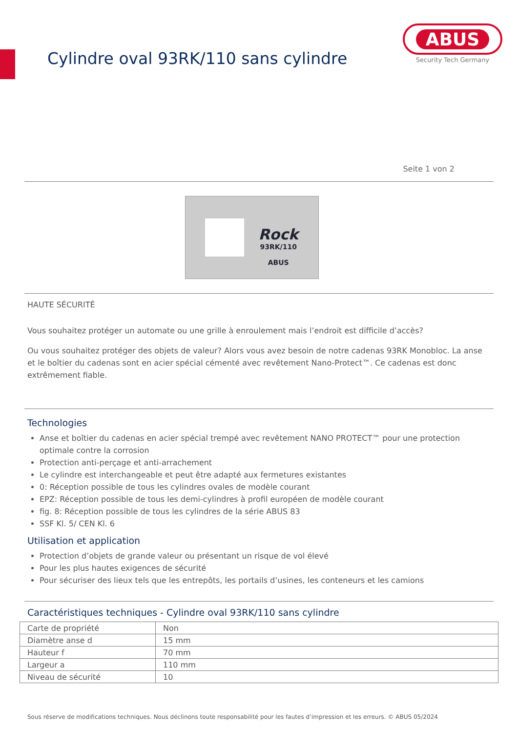Cylindre oval 93RK/110 sans cylindre
ABUS
Security Tech Germany
Seite 1 von 2
Rock
93RK/110
ABUS
HAUTE SÉCURITÉ
Vous souhaitez protéger un automate ou une grille à enroulement mais l’endroit est difficile d’accès?
Ou vous souhaitez protéger des objets de valeur? Alors vous avez besoin de notre cadenas 93RK Monobloc. La anse et le boîtier du cadenas sont en acier spécial cémenté avec revêtement Nano-Protect™. Ce cadenas est donc extrêmement fiable.
Technologies
Anse et boîtier du cadenas en acier spécial trempé avec revêtement NANO PROTECT™ pour une protection optimale contre la corrosion
Protection anti-perçage et anti-arrachement
Le cylindre est interchangeable et peut être adapté aux fermetures existantes
0: Réception possible de tous les cylindres ovales de modèle courant
EPZ: Réception possible de tous les demi-cylindres à profil européen de modèle courant
fig. 8: Réception possible de tous les cylindres de la série ABUS 83
SSF Kl. 5/ CEN Kl. 6
Utilisation et application
Protection d’objets de grande valeur ou présentant un risque de vol élevé
Pour les plus hautes exigences de sécurité
Pour sécuriser des lieux tels que les entrepôts, les portails d’usines, les conteneurs et les camions
Caractéristiques techniques - Cylindre oval 93RK/110 sans cylindre
| Carte de propriété | Non |
| Diamètre anse d | 15 mm |
| Hauteur f | 70 mm |
| Largeur a | 110 mm |
| Niveau de sécurité | 10 |
Sous réserve de modifications techniques. Nous déclinons toute responsabilité pour les fautes d’impression et les erreurs. © ABUS 05/2024